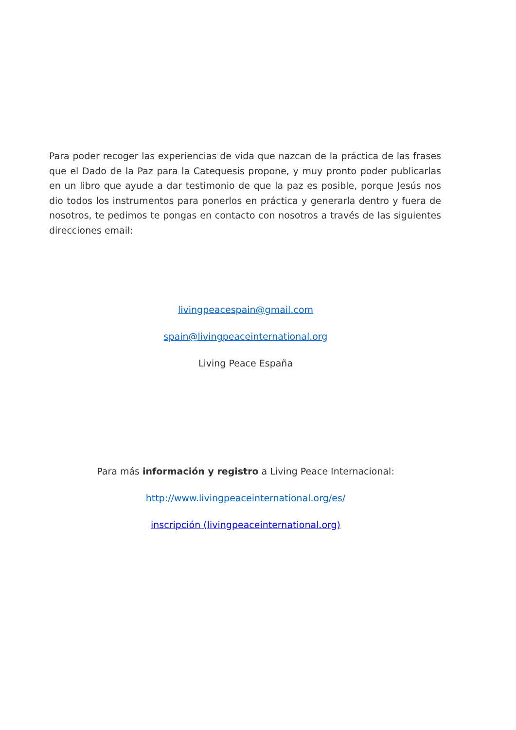Para poder recoger las experiencias de vida que nazcan de la práctica de las frases que el Dado de la Paz para la Catequesis propone, y muy pronto poder publicarlas en un libro que ayude a dar testimonio de que la paz es posible, porque Jesús nos dio todos los instrumentos para ponerlos en práctica y generarla dentro y fuera de nosotros, te pedimos te pongas en contacto con nosotros a través de las siguientes direcciones email:
livingpeacespain@gmail.com
spain@livingpeaceinternational.org
Living Peace España
Para más información y registro a Living Peace Internacional:
http://www.livingpeaceinternational.org/es/
inscripción (livingpeaceinternational.org)